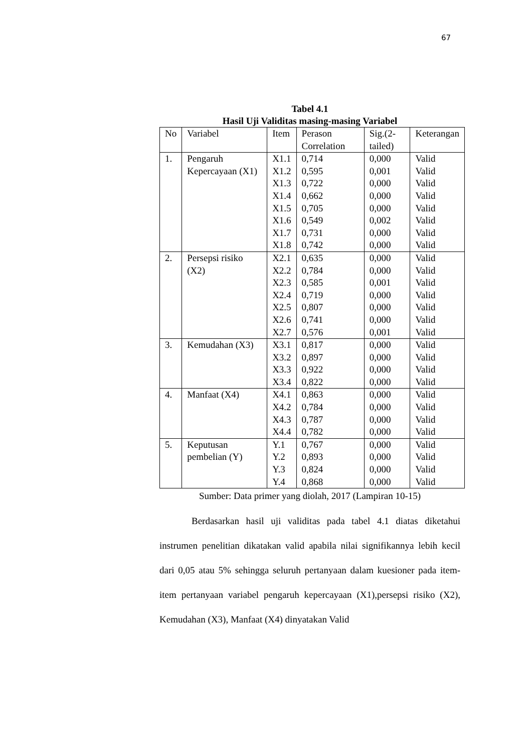67
Tabel 4.1
Hasil Uji Validitas masing-masing Variabel
| No | Variabel | Item | Perason Correlation | Sig.(2-tailed) | Keterangan |
| --- | --- | --- | --- | --- | --- |
| 1. | Pengaruh Kepercayaan (X1) | X1.1 X1.2 X1.3 X1.4 X1.5 X1.6 X1.7 X1.8 | 0,714 0,595 0,722 0,662 0,705 0,549 0,731 0,742 | 0,000 0,001 0,000 0,000 0,000 0,002 0,000 0,000 | Valid Valid Valid Valid Valid Valid Valid Valid |
| 2. | Persepsi risiko (X2) | X2.1 X2.2 X2.3 X2.4 X2.5 X2.6 X2.7 | 0,635 0,784 0,585 0,719 0,807 0,741 0,576 | 0,000 0,000 0,001 0,000 0,000 0,000 0,001 | Valid Valid Valid Valid Valid Valid Valid |
| 3. | Kemudahan (X3) | X3.1 X3.2 X3.3 X3.4 | 0,817 0,897 0,922 0,822 | 0,000 0,000 0,000 0,000 | Valid Valid Valid Valid |
| 4. | Manfaat (X4) | X4.1 X4.2 X4.3 X4.4 | 0,863 0,784 0,787 0,782 | 0,000 0,000 0,000 0,000 | Valid Valid Valid Valid |
| 5. | Keputusan pembelian (Y) | Y.1 Y.2 Y.3 Y.4 | 0,767 0,893 0,824 0,868 | 0,000 0,000 0,000 0,000 | Valid Valid Valid Valid |
Sumber: Data primer yang diolah, 2017 (Lampiran 10-15)
Berdasarkan hasil uji validitas pada tabel 4.1 diatas diketahui instrumen penelitian dikatakan valid apabila nilai signifikannya lebih kecil dari 0,05 atau 5% sehingga seluruh pertanyaan dalam kuesioner pada item-item pertanyaan variabel pengaruh kepercayaan (X1),persepsi risiko (X2), Kemudahan (X3), Manfaat (X4) dinyatakan Valid